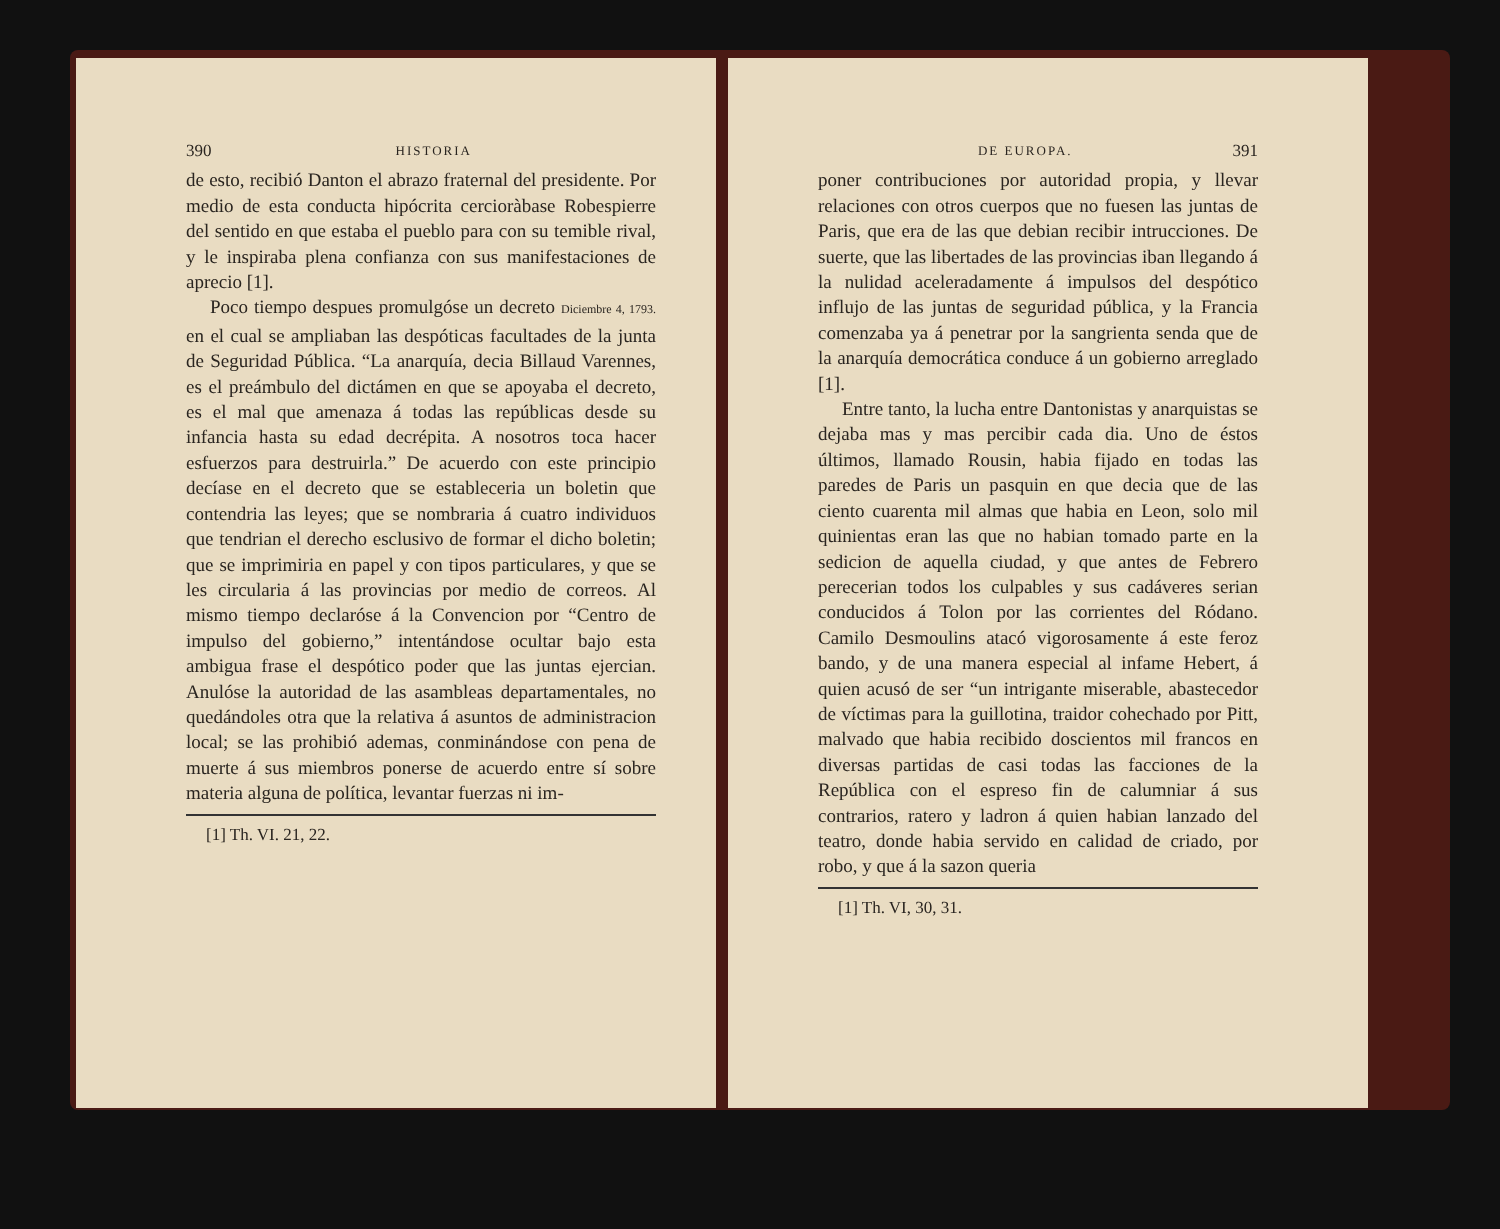390 HISTORIA
de esto, recibió Danton el abrazo fraternal del presidente. Por medio de esta conducta hipócrita cercioràbase Robespierre del sentido en que estaba el pueblo para con su temible rival, y le inspiraba plena confianza con sus manifestaciones de aprecio [1].
Poco tiempo despues promulgóse un decreto Diciembre 4, 1793. en el cual se ampliaban las despóticas facultades de la junta de Seguridad Pública. “La anarquía, decia Billaud Varennes, es el preámbulo del dictámen en que se apoyaba el decreto, es el mal que amenaza á todas las repúblicas desde su infancia hasta su edad decrépita. A nosotros toca hacer esfuerzos para destruirla.” De acuerdo con este principio decíase en el decreto que se estableceria un boletin que contendria las leyes; que se nombraria á cuatro individuos que tendrian el derecho esclusivo de formar el dicho boletin; que se imprimiria en papel y con tipos particulares, y que se les circularia á las provincias por medio de correos. Al mismo tiempo declaróse á la Convencion por “Centro de impulso del gobierno,” intentándose ocultar bajo esta ambigua frase el despótico poder que las juntas ejercian. Anulóse la autoridad de las asambleas departamentales, no quedándoles otra que la relativa á asuntos de administracion local; se las prohibió ademas, conminándose con pena de muerte á sus miembros ponerse de acuerdo entre sí sobre materia alguna de política, levantar fuerzas ni im-
[1] Th. VI. 21, 22.
DE EUROPA. 391
poner contribuciones por autoridad propia, y llevar relaciones con otros cuerpos que no fuesen las juntas de Paris, que era de las que debian recibir intrucciones. De suerte, que las libertades de las provincias iban llegando á la nulidad aceleradamente á impulsos del despótico influjo de las juntas de seguridad pública, y la Francia comenzaba ya á penetrar por la sangrienta senda que de la anarquía democrática conduce á un gobierno arreglado [1].
Entre tanto, la lucha entre Dantonistas y anarquistas se dejaba mas y mas percibir cada dia. Uno de éstos últimos, llamado Rousin, habia fijado en todas las paredes de Paris un pasquin en que decia que de las ciento cuarenta mil almas que habia en Leon, solo mil quinientas eran las que no habian tomado parte en la sedicion de aquella ciudad, y que antes de Febrero perecerian todos los culpables y sus cadáveres serian conducidos á Tolon por las corrientes del Ródano. Camilo Desmoulins atacó vigorosamente á este feroz bando, y de una manera especial al infame Hebert, á quien acusó de ser “un intrigante miserable, abastecedor de víctimas para la guillotina, traidor cohechado por Pitt, malvado que habia recibido doscientos mil francos en diversas partidas de casi todas las facciones de la República con el espreso fin de calumniar á sus contrarios, ratero y ladron á quien habian lanzado del teatro, donde habia servido en calidad de criado, por robo, y que á la sazon queria
[1] Th. VI, 30, 31.